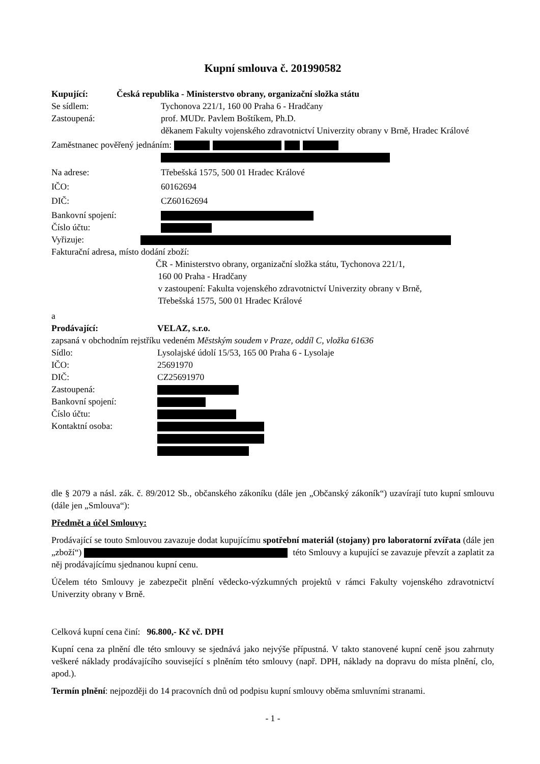Kupní smlouva č. 201990582
Kupující: Česká republika - Ministerstvo obrany, organizační složka státu
Se sídlem: Tychonova 221/1, 160 00 Praha 6 - Hradčany
Zastoupená: prof. MUDr. Pavlem Boštíkem, Ph.D.
děkanem Fakulty vojenského zdravotnictví Univerzity obrany v Brně, Hradec Králové
Zaměstnanec pověřený jednáním:
Na adrese: Třebešská 1575, 500 01 Hradec Králové
IČO: 60162694
DIČ: CZ60162694
Bankovní spojení:
Číslo účtu:
Vyřizuje:
Fakturační adresa, místo dodání zboží:
ČR - Ministerstvo obrany, organizační složka státu, Tychonova 221/1,
160 00 Praha - Hradčany
v zastoupení: Fakulta vojenského zdravotnictví Univerzity obrany v Brně,
Třebešská 1575, 500 01 Hradec Králové
a
Prodávající: VELAZ, s.r.o.
zapsaná v obchodním rejstříku vedeném Městským soudem v Praze, oddíl C, vložka 61636
Sídlo: Lysolajské údolí 15/53, 165 00 Praha 6 - Lysolaje
IČO: 25691970
DIČ: CZ25691970
Zastoupená:
Bankovní spojení:
Číslo účtu:
Kontaktní osoba:
dle § 2079 a násl. zák. č. 89/2012 Sb., občanského zákoníku (dále jen „Občanský zákoník“) uzavírají tuto kupní smlouvu (dále jen „Smlouva“):
Předmět a účel Smlouvy:
Prodávající se touto Smlouvou zavazuje dodat kupujícímu spotřební materiál (stojany) pro laboratorní zvířata (dále jen „zboží“) této Smlouvy a kupující se zavazuje převzít a zaplatit za něj prodávajícímu sjednanou kupní cenu.
Účelem této Smlouvy je zabezpečit plnění vědecko-výzkumných projektů v rámci Fakulty vojenského zdravotnictví Univerzity obrany v Brně.
Celková kupní cena činí: 96.800,- Kč vč. DPH
Kupní cena za plnění dle této smlouvy se sjednává jako nejvýše přípustná. V takto stanovené kupní ceně jsou zahrnuty veškeré náklady prodávajícího související s plněním této smlouvy (např. DPH, náklady na dopravu do místa plnění, clo, apod.).
Termín plnění: nejpozději do 14 pracovních dnů od podpisu kupní smlouvy oběma smluvními stranami.
- 1 -